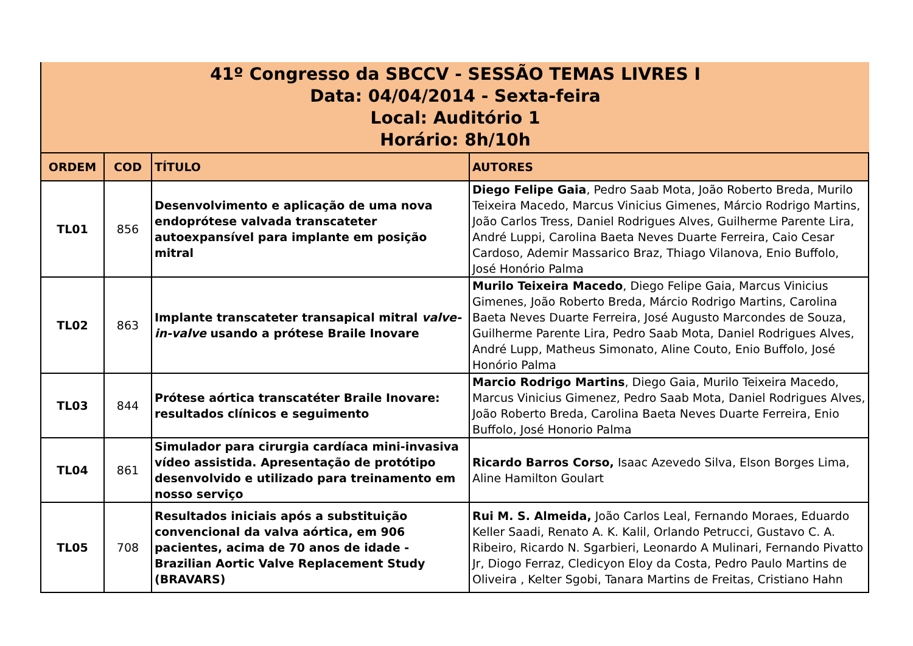41º Congresso da SBCCV - SESSÃO TEMAS LIVRES I
Data: 04/04/2014 - Sexta-feira
Local: Auditório 1
Horário: 8h/10h
| ORDEM | COD | TÍTULO | AUTORES |
| --- | --- | --- | --- |
| TL01 | 856 | Desenvolvimento e aplicação de uma nova endoprótese valvada transcateter autoexpansível para implante em posição mitral | Diego Felipe Gaia , Pedro Saab Mota, João Roberto Breda, Murilo Teixeira Macedo, Marcus Vinicius Gimenes, Márcio Rodrigo Martins, João Carlos Tress, Daniel Rodrigues Alves, Guilherme Parente Lira, André Luppi, Carolina Baeta Neves Duarte Ferreira, Caio Cesar Cardoso, Ademir Massarico Braz, Thiago Vilanova, Enio Buffolo, José Honório Palma |
| TL02 | 863 | Implante transcateter transapical mitral valve-in-valve usando a prótese Braile Inovare | Murilo Teixeira Macedo , Diego Felipe Gaia, Marcus Vinicius Gimenes, João Roberto Breda, Márcio Rodrigo Martins, Carolina Baeta Neves Duarte Ferreira, José Augusto Marcondes de Souza, Guilherme Parente Lira, Pedro Saab Mota, Daniel Rodrigues Alves, André Lupp, Matheus Simonato, Aline Couto, Enio Buffolo, José Honório Palma |
| TL03 | 844 | Prótese aórtica transcatéter Braile Inovare: resultados clínicos e seguimento | Marcio Rodrigo Martins , Diego Gaia, Murilo Teixeira Macedo, Marcus Vinicius Gimenez, Pedro Saab Mota, Daniel Rodrigues Alves, João Roberto Breda, Carolina Baeta Neves Duarte Ferreira, Enio Buffolo, José Honorio Palma |
| TL04 | 861 | Simulador para cirurgia cardíaca mini-invasiva vídeo assistida. Apresentação de protótipo desenvolvido e utilizado para treinamento em nosso serviço | Ricardo Barros Corso, Isaac Azevedo Silva, Elson Borges Lima, Aline Hamilton Goulart |
| TL05 | 708 | Resultados iniciais após a substituição convencional da valva aórtica, em 906 pacientes, acima de 70 anos de idade - Brazilian Aortic Valve Replacement Study (BRAVARS) | Rui M. S. Almeida, João Carlos Leal, Fernando Moraes, Eduardo Keller Saadi, Renato A. K. Kalil, Orlando Petrucci, Gustavo C. A. Ribeiro, Ricardo N. Sgarbieri, Leonardo A Mulinari, Fernando Pivatto Jr, Diogo Ferraz, Cledicyon Eloy da Costa, Pedro Paulo Martins de Oliveira , Kelter Sgobi, Tanara Martins de Freitas, Cristiano Hahn |